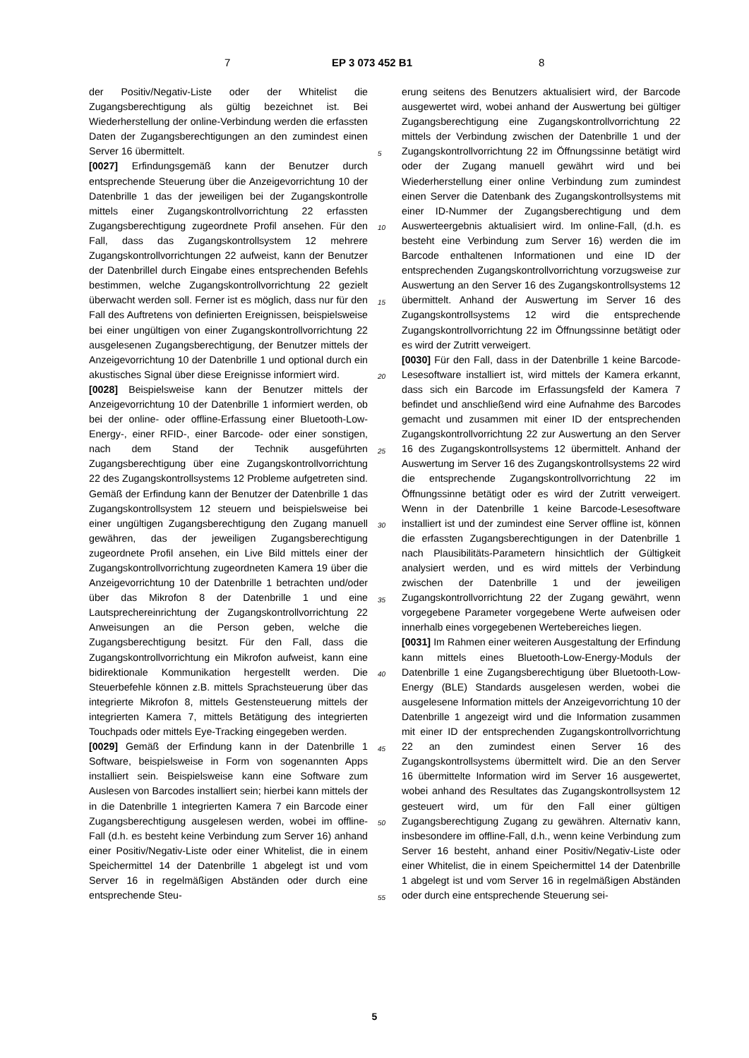7 EP 3 073 452 B1 8
der Positiv/Negativ-Liste oder der Whitelist die Zugangsberechtigung als gültig bezeichnet ist. Bei Wiederherstellung der online-Verbindung werden die erfassten Daten der Zugangsberechtigungen an den zumindest einen Server 16 übermittelt.
[0027] Erfindungsgemäß kann der Benutzer durch entsprechende Steuerung über die Anzeigevorrichtung 10 der Datenbrille 1 das der jeweiligen bei der Zugangskontrolle mittels einer Zugangskontrollvorrichtung 22 erfassten Zugangsberechtigung zugeordnete Profil ansehen. Für den Fall, dass das Zugangskontrollsystem 12 mehrere Zugangskontrollvorrichtungen 22 aufweist, kann der Benutzer der Datenbrillel durch Eingabe eines entsprechenden Befehls bestimmen, welche Zugangskontrollvorrichtung 22 gezielt überwacht werden soll. Ferner ist es möglich, dass nur für den Fall des Auftretens von definierten Ereignissen, beispielsweise bei einer ungültigen von einer Zugangskontrollvorrichtung 22 ausgelesenen Zugangsberechtigung, der Benutzer mittels der Anzeigevorrichtung 10 der Datenbrille 1 und optional durch ein akustisches Signal über diese Ereignisse informiert wird.
[0028] Beispielsweise kann der Benutzer mittels der Anzeigevorrichtung 10 der Datenbrille 1 informiert werden, ob bei der online- oder offline-Erfassung einer Bluetooth-Low-Energy-, einer RFID-, einer Barcode- oder einer sonstigen, nach dem Stand der Technik ausgeführten Zugangsberechtigung über eine Zugangskontrollvorrichtung 22 des Zugangskontrollsystems 12 Probleme aufgetreten sind. Gemäß der Erfindung kann der Benutzer der Datenbrille 1 das Zugangskontrollsystem 12 steuern und beispielsweise bei einer ungültigen Zugangsberechtigung den Zugang manuell gewähren, das der jeweiligen Zugangsberechtigung zugeordnete Profil ansehen, ein Live Bild mittels einer der Zugangskontrollvorrichtung zugeordneten Kamera 19 über die Anzeigevorrichtung 10 der Datenbrille 1 betrachten und/oder über das Mikrofon 8 der Datenbrille 1 und eine Lautsprechereinrichtung der Zugangskontrollvorrichtung 22 Anweisungen an die Person geben, welche die Zugangsberechtigung besitzt. Für den Fall, dass die Zugangskontrollvorrichtung ein Mikrofon aufweist, kann eine bidirektionale Kommunikation hergestellt werden. Die Steuerbefehle können z.B. mittels Sprachsteuerung über das integrierte Mikrofon 8, mittels Gestensteuerung mittels der integrierten Kamera 7, mittels Betätigung des integrierten Touchpads oder mittels Eye-Tracking eingegeben werden.
[0029] Gemäß der Erfindung kann in der Datenbrille 1 Software, beispielsweise in Form von sogenannten Apps installiert sein. Beispielsweise kann eine Software zum Auslesen von Barcodes installiert sein; hierbei kann mittels der in die Datenbrille 1 integrierten Kamera 7 ein Barcode einer Zugangsberechtigung ausgelesen werden, wobei im offline-Fall (d.h. es besteht keine Verbindung zum Server 16) anhand einer Positiv/Negativ-Liste oder einer Whitelist, die in einem Speichermittel 14 der Datenbrille 1 abgelegt ist und vom Server 16 in regelmäßigen Abständen oder durch eine entsprechende Steu-
5
10
15
20
25
30
35
40
45
50
55
erung seitens des Benutzers aktualisiert wird, der Barcode ausgewertet wird, wobei anhand der Auswertung bei gültiger Zugangsberechtigung eine Zugangskontrollvorrichtung 22 mittels der Verbindung zwischen der Datenbrille 1 und der Zugangskontrollvorrichtung 22 im Öffnungssinne betätigt wird oder der Zugang manuell gewährt wird und bei Wiederherstellung einer online Verbindung zum zumindest einen Server die Datenbank des Zugangskontrollsystems mit einer ID-Nummer der Zugangsberechtigung und dem Auswerteergebnis aktualisiert wird. Im online-Fall, (d.h. es besteht eine Verbindung zum Server 16) werden die im Barcode enthaltenen Informationen und eine ID der entsprechenden Zugangskontrollvorrichtung vorzugsweise zur Auswertung an den Server 16 des Zugangskontrollsystems 12 übermittelt. Anhand der Auswertung im Server 16 des Zugangskontrollsystems 12 wird die entsprechende Zugangskontrollvorrichtung 22 im Öffnungssinne betätigt oder es wird der Zutritt verweigert.
[0030] Für den Fall, dass in der Datenbrille 1 keine Barcode-Lesesoftware installiert ist, wird mittels der Kamera erkannt, dass sich ein Barcode im Erfassungsfeld der Kamera 7 befindet und anschließend wird eine Aufnahme des Barcodes gemacht und zusammen mit einer ID der entsprechenden Zugangskontrollvorrichtung 22 zur Auswertung an den Server 16 des Zugangskontrollsystems 12 übermittelt. Anhand der Auswertung im Server 16 des Zugangskontrollsystems 22 wird die entsprechende Zugangskontrollvorrichtung 22 im Öffnungssinne betätigt oder es wird der Zutritt verweigert. Wenn in der Datenbrille 1 keine Barcode-Lesesoftware installiert ist und der zumindest eine Server offline ist, können die erfassten Zugangsberechtigungen in der Datenbrille 1 nach Plausibilitäts-Parametern hinsichtlich der Gültigkeit analysiert werden, und es wird mittels der Verbindung zwischen der Datenbrille 1 und der jeweiligen Zugangskontrollvorrichtung 22 der Zugang gewährt, wenn vorgegebene Parameter vorgegebene Werte aufweisen oder innerhalb eines vorgegebenen Wertebereiches liegen.
[0031] Im Rahmen einer weiteren Ausgestaltung der Erfindung kann mittels eines Bluetooth-Low-Energy-Moduls der Datenbrille 1 eine Zugangsberechtigung über Bluetooth-Low-Energy (BLE) Standards ausgelesen werden, wobei die ausgelesene Information mittels der Anzeigevorrichtung 10 der Datenbrille 1 angezeigt wird und die Information zusammen mit einer ID der entsprechenden Zugangskontrollvorrichtung 22 an den zumindest einen Server 16 des Zugangskontrollsystems übermittelt wird. Die an den Server 16 übermittelte Information wird im Server 16 ausgewertet, wobei anhand des Resultates das Zugangskontrollsystem 12 gesteuert wird, um für den Fall einer gültigen Zugangsberechtigung Zugang zu gewähren. Alternativ kann, insbesondere im offline-Fall, d.h., wenn keine Verbindung zum Server 16 besteht, anhand einer Positiv/Negativ-Liste oder einer Whitelist, die in einem Speichermittel 14 der Datenbrille 1 abgelegt ist und vom Server 16 in regelmäßigen Abständen oder durch eine entsprechende Steuerung sei-
5